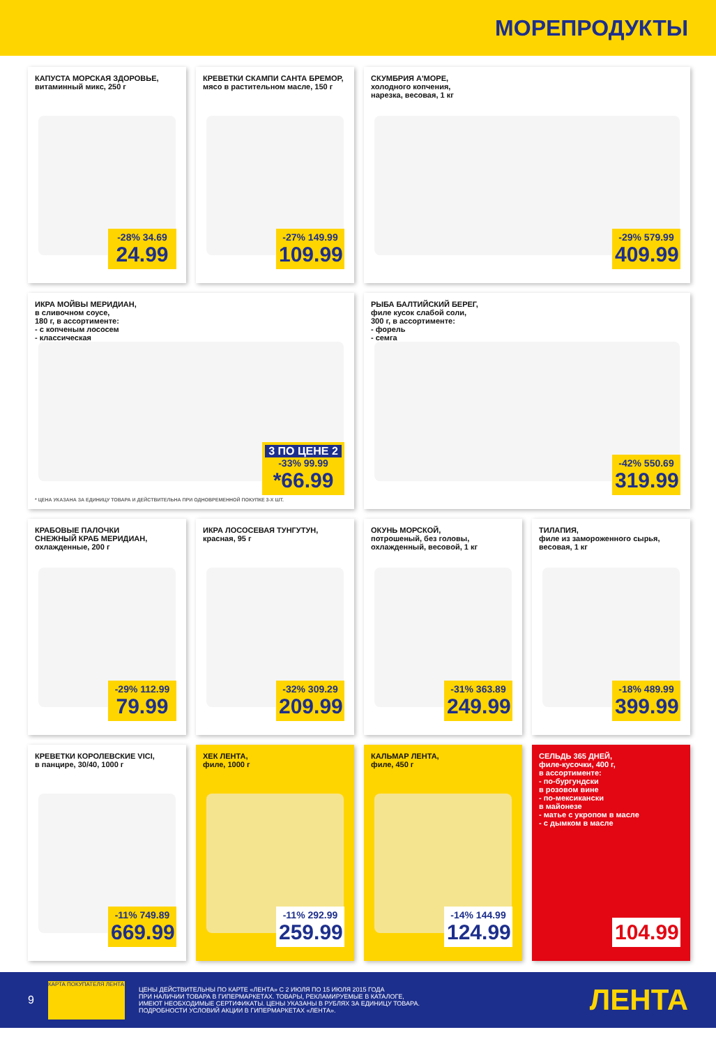МОРЕПРОДУКТЫ
КАПУСТА МОРСКАЯ ЗДОРОВЬЕ,
витаминный микс, 250 г
-28% 34.69
24.99
КРЕВЕТКИ СКАМПИ САНТА БРЕМОР,
мясо в растительном масле, 150 г
-27% 149.99
109.99
СКУМБРИЯ А'МОРЕ,
холодного копчения,
нарезка, весовая, 1 кг
-29% 579.99
409.99
ИКРА МОЙВЫ МЕРИДИАН,
в сливочном соусе,
180 г, в ассортименте:
- с копченым лососем
- классическая
3 ПО ЦЕНЕ 2
-33% 99.99
*66.99
* ЦЕНА УКАЗАНА ЗА ЕДИНИЦУ ТОВАРА И ДЕЙСТВИТЕЛЬНА ПРИ ОДНОВРЕМЕННОЙ ПОКУПКЕ 3-Х ШТ.
РЫБА БАЛТИЙСКИЙ БЕРЕГ,
филе кусок слабой соли,
300 г, в ассортименте:
- форель
- семга
-42% 550.69
319.99
КРАБОВЫЕ ПАЛОЧКИ
СНЕЖНЫЙ КРАБ МЕРИДИАН,
охлажденные, 200 г
-29% 112.99
79.99
ИКРА ЛОСОСЕВАЯ ТУНГУТУН,
красная, 95 г
-32% 309.29
209.99
ОКУНЬ МОРСКОЙ,
потрошеный, без головы,
охлажденный, весовой, 1 кг
-31% 363.89
249.99
ТИЛАПИЯ,
филе из замороженного сырья,
весовая, 1 кг
-18% 489.99
399.99
КРЕВЕТКИ КОРОЛЕВСКИЕ VICI,
в панцире, 30/40, 1000 г
-11% 749.89
669.99
ХЕК ЛЕНТА,
филе, 1000 г
-11% 292.99
259.99
КАЛЬМАР ЛЕНТА,
филе, 450 г
-14% 144.99
124.99
СЕЛЬДЬ 365 ДНЕЙ,
филе-кусочки, 400 г,
в ассортименте:
- по-бургундски
в розовом вине
- по-мексикански
в майонезе
- матье с укропом в масле
- с дымком в масле
104.99
9
КАРТА ПОКУПАТЕЛЯ ЛЕНТА
ЦЕНЫ ДЕЙСТВИТЕЛЬНЫ ПО КАРТЕ «ЛЕНТА» С 2 ИЮЛЯ ПО 15 ИЮЛЯ 2015 ГОДА
ПРИ НАЛИЧИИ ТОВАРА В ГИПЕРМАРКЕТАХ. ТОВАРЫ, РЕКЛАМИРУЕМЫЕ В КАТАЛОГЕ,
ИМЕЮТ НЕОБХОДИМЫЕ СЕРТИФИКАТЫ. ЦЕНЫ УКАЗАНЫ В РУБЛЯХ ЗА ЕДИНИЦУ ТОВАРА.
ПОДРОБНОСТИ УСЛОВИЙ АКЦИИ В ГИПЕРМАРКЕТАХ «ЛЕНТА».
ЛЕНТА